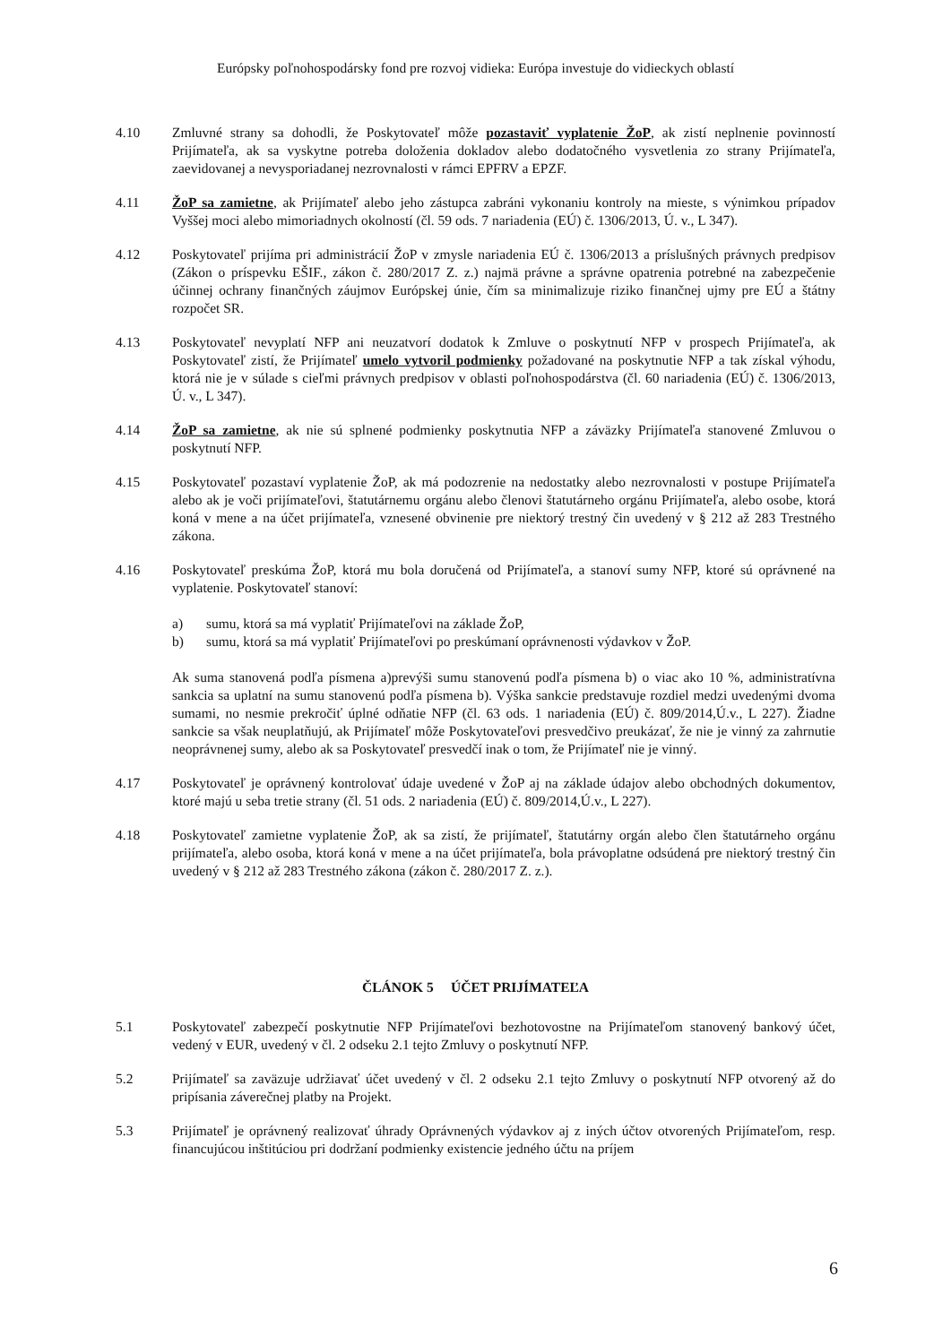Európsky poľnohospodársky fond pre rozvoj vidieka: Európa investuje do vidieckych oblastí
4.10 Zmluvné strany sa dohodli, že Poskytovateľ môže pozastaviť vyplatenie ŽoP, ak zistí neplnenie povinností Prijímateľa, ak sa vyskytne potreba doloženia dokladov alebo dodatočného vysvetlenia zo strany Prijímateľa, zaevidovanej a nevysporiadanej nezrovnalosti v rámci EPFRV a EPZF.
4.11 ŽoP sa zamietne, ak Prijímateľ alebo jeho zástupca zabráni vykonaniu kontroly na mieste, s výnimkou prípadov Vyššej moci alebo mimoriadnych okolností (čl. 59 ods. 7 nariadenia (EÚ) č. 1306/2013, Ú. v., L 347).
4.12 Poskytovateľ prijíma pri administrácií ŽoP v zmysle nariadenia EÚ č. 1306/2013 a príslušných právnych predpisov (Zákon o príspevku EŠIF., zákon č. 280/2017 Z. z.) najmä právne a správne opatrenia potrebné na zabezpečenie účinnej ochrany finančných záujmov Európskej únie, čím sa minimalizuje riziko finančnej ujmy pre EÚ a štátny rozpočet SR.
4.13 Poskytovateľ nevyplatí NFP ani neuzatvorí dodatok k Zmluve o poskytnutí NFP v prospech Prijímateľa, ak Poskytovateľ zistí, že Prijímateľ umelo vytvoril podmienky požadované na poskytnutie NFP a tak získal výhodu, ktorá nie je v súlade s cieľmi právnych predpisov v oblasti poľnohospodárstva (čl. 60 nariadenia (EÚ) č. 1306/2013, Ú. v., L 347).
4.14 ŽoP sa zamietne, ak nie sú splnené podmienky poskytnutia NFP a záväzky Prijímateľa stanovené Zmluvou o poskytnutí NFP.
4.15 Poskytovateľ pozastaví vyplatenie ŽoP, ak má podozrenie na nedostatky alebo nezrovnalosti v postupe Prijímateľa alebo ak je voči prijímateľovi, štatutárnemu orgánu alebo členovi štatutárneho orgánu Prijímateľa, alebo osobe, ktorá koná v mene a na účet prijímateľa, vznesené obvinenie pre niektorý trestný čin uvedený v § 212 až 283 Trestného zákona.
4.16 Poskytovateľ preskúma ŽoP, ktorá mu bola doručená od Prijímateľa, a stanoví sumy NFP, ktoré sú oprávnené na vyplatenie. Poskytovateľ stanoví:
a) sumu, ktorá sa má vyplatiť Prijímateľovi na základe ŽoP,
b) sumu, ktorá sa má vyplatiť Prijímateľovi po preskúmaní oprávnenosti výdavkov v ŽoP.
Ak suma stanovená podľa písmena a)prevýši sumu stanovenú podľa písmena b) o viac ako 10 %, administratívna sankcia sa uplatní na sumu stanovenú podľa písmena b). Výška sankcie predstavuje rozdiel medzi uvedenými dvoma sumami, no nesmie prekročiť úplné odňatie NFP (čl. 63 ods. 1 nariadenia (EÚ) č. 809/2014,Ú.v., L 227). Žiadne sankcie sa však neuplatňujú, ak Prijímateľ môže Poskytovateľovi presvedčivo preukázať, že nie je vinný za zahrnutie neoprávnenej sumy, alebo ak sa Poskytovateľ presvedčí inak o tom, že Prijímateľ nie je vinný.
4.17 Poskytovateľ je oprávnený kontrolovať údaje uvedené v ŽoP aj na základe údajov alebo obchodných dokumentov, ktoré majú u seba tretie strany (čl. 51 ods. 2 nariadenia (EÚ) č. 809/2014,Ú.v., L 227).
4.18 Poskytovateľ zamietne vyplatenie ŽoP, ak sa zistí, že prijímateľ, štatutárny orgán alebo člen štatutárneho orgánu prijímateľa, alebo osoba, ktorá koná v mene a na účet prijímateľa, bola právoplatne odsúdená pre niektorý trestný čin uvedený v § 212 až 283 Trestného zákona (zákon č. 280/2017 Z. z.).
ČLÁNOK 5 ÚČET PRIJÍMATEĽA
5.1 Poskytovateľ zabezpečí poskytnutie NFP Prijímateľovi bezhotovostne na Prijímateľom stanovený bankový účet, vedený v EUR, uvedený v čl. 2 odseku 2.1 tejto Zmluvy o poskytnutí NFP.
5.2 Prijímateľ sa zaväzuje udržiavať účet uvedený v čl. 2 odseku 2.1 tejto Zmluvy o poskytnutí NFP otvorený až do pripísania záverečnej platby na Projekt.
5.3 Prijímateľ je oprávnený realizovať úhrady Oprávnených výdavkov aj z iných účtov otvorených Prijímateľom, resp. financujúcou inštitúciou pri dodržaní podmienky existencie jedného účtu na príjem
6